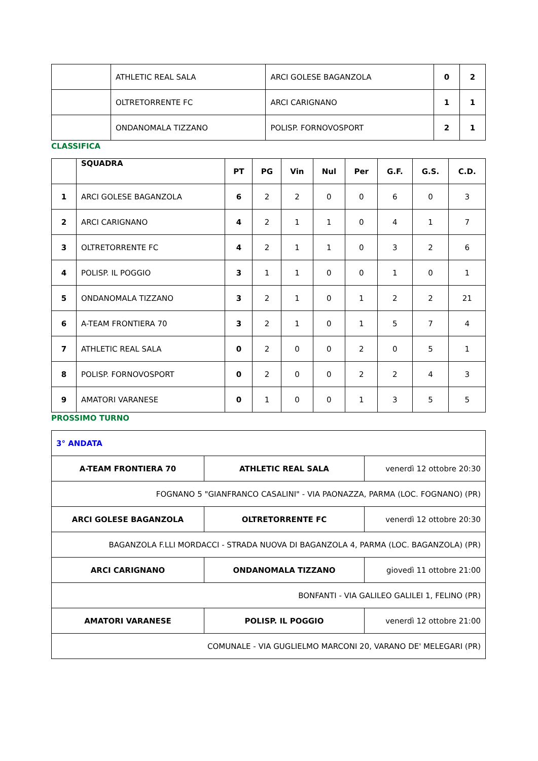| | ATHLETIC REAL SALA | ARCI GOLESE BAGANZOLA | 0 | 2 |
| | OLTRETORRENTE FC | ARCI CARIGNANO | 1 | 1 |
| | ONDANOMALA TIZZANO | POLISP. FORNOVOSPORT | 2 | 1 |
CLASSIFICA
| | SQUADRA | PT | PG | Vin | Nul | Per | G.F. | G.S. | C.D. |
| --- | --- | --- | --- | --- | --- | --- | --- | --- | --- |
| 1 | ARCI GOLESE BAGANZOLA | 6 | 2 | 2 | 0 | 0 | 6 | 0 | 3 |
| 2 | ARCI CARIGNANO | 4 | 2 | 1 | 1 | 0 | 4 | 1 | 7 |
| 3 | OLTRETORRENTE FC | 4 | 2 | 1 | 1 | 0 | 3 | 2 | 6 |
| 4 | POLISP. IL POGGIO | 3 | 1 | 1 | 0 | 0 | 1 | 0 | 1 |
| 5 | ONDANOMALA TIZZANO | 3 | 2 | 1 | 0 | 1 | 2 | 2 | 21 |
| 6 | A-TEAM FRONTIERA 70 | 3 | 2 | 1 | 0 | 1 | 5 | 7 | 4 |
| 7 | ATHLETIC REAL SALA | 0 | 2 | 0 | 0 | 2 | 0 | 5 | 1 |
| 8 | POLISP. FORNOVOSPORT | 0 | 2 | 0 | 0 | 2 | 2 | 4 | 3 |
| 9 | AMATORI VARANESE | 0 | 1 | 0 | 0 | 1 | 3 | 5 | 5 |
PROSSIMO TURNO
| 3° ANDATA | | |
| A-TEAM FRONTIERA 70 | ATHLETIC REAL SALA | venerdì 12 ottobre 20:30 |
| FOGNANO 5 "GIANFRANCO CASALINI" - VIA PAONAZZA, PARMA (LOC. FOGNANO) (PR) | | |
| ARCI GOLESE BAGANZOLA | OLTRETORRENTE FC | venerdì 12 ottobre 20:30 |
| BAGANZOLA F.LLI MORDACCI - STRADA NUOVA DI BAGANZOLA 4, PARMA (LOC. BAGANZOLA) (PR) | | |
| ARCI CARIGNANO | ONDANOMALA TIZZANO | giovedì 11 ottobre 21:00 |
| BONFANTI - VIA GALILEO GALILEI 1, FELINO (PR) | | |
| AMATORI VARANESE | POLISP. IL POGGIO | venerdì 12 ottobre 21:00 |
| COMUNALE - VIA GUGLIELMO MARCONI 20, VARANO DE' MELEGARI (PR) | | |